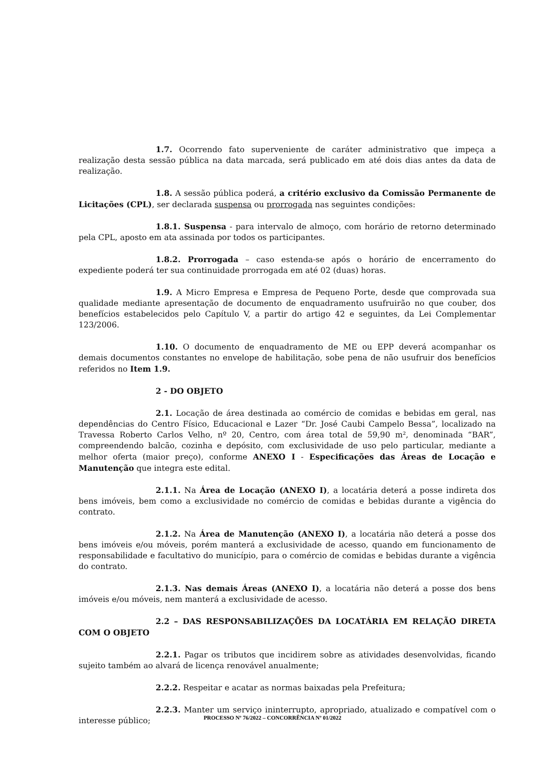1.7. Ocorrendo fato superveniente de caráter administrativo que impeça a realização desta sessão pública na data marcada, será publicado em até dois dias antes da data de realização.
1.8. A sessão pública poderá, a critério exclusivo da Comissão Permanente de Licitações (CPL), ser declarada suspensa ou prorrogada nas seguintes condições:
1.8.1. Suspensa - para intervalo de almoço, com horário de retorno determinado pela CPL, aposto em ata assinada por todos os participantes.
1.8.2. Prorrogada – caso estenda-se após o horário de encerramento do expediente poderá ter sua continuidade prorrogada em até 02 (duas) horas.
1.9. A Micro Empresa e Empresa de Pequeno Porte, desde que comprovada sua qualidade mediante apresentação de documento de enquadramento usufruirão no que couber, dos benefícios estabelecidos pelo Capítulo V, a partir do artigo 42 e seguintes, da Lei Complementar 123/2006.
1.10. O documento de enquadramento de ME ou EPP deverá acompanhar os demais documentos constantes no envelope de habilitação, sobe pena de não usufruir dos benefícios referidos no Item 1.9.
2 - DO OBJETO
2.1. Locação de área destinada ao comércio de comidas e bebidas em geral, nas dependências do Centro Físico, Educacional e Lazer “Dr. José Caubi Campelo Bessa”, localizado na Travessa Roberto Carlos Velho, nº 20, Centro, com área total de 59,90 m², denominada “BAR”, compreendendo balcão, cozinha e depósito, com exclusividade de uso pelo particular, mediante a melhor oferta (maior preço), conforme ANEXO I - Especificações das Áreas de Locação e Manutenção que integra este edital.
2.1.1. Na Área de Locação (ANEXO I), a locatária deterá a posse indireta dos bens imóveis, bem como a exclusividade no comércio de comidas e bebidas durante a vigência do contrato.
2.1.2. Na Área de Manutenção (ANEXO I), a locatária não deterá a posse dos bens imóveis e/ou móveis, porém manterá a exclusividade de acesso, quando em funcionamento de responsabilidade e facultativo do município, para o comércio de comidas e bebidas durante a vigência do contrato.
2.1.3. Nas demais Áreas (ANEXO I), a locatária não deterá a posse dos bens imóveis e/ou móveis, nem manterá a exclusividade de acesso.
2.2 – DAS RESPONSABILIZAÇÕES DA LOCATÁRIA EM RELAÇÃO DIRETA COM O OBJETO
2.2.1. Pagar os tributos que incidirem sobre as atividades desenvolvidas, ficando sujeito também ao alvará de licença renovável anualmente;
2.2.2. Respeitar e acatar as normas baixadas pela Prefeitura;
2.2.3. Manter um serviço ininterrupto, apropriado, atualizado e compatível com o interesse público;
PROCESSO Nº 76/2022 – CONCORRÊNCIA Nº 01/2022